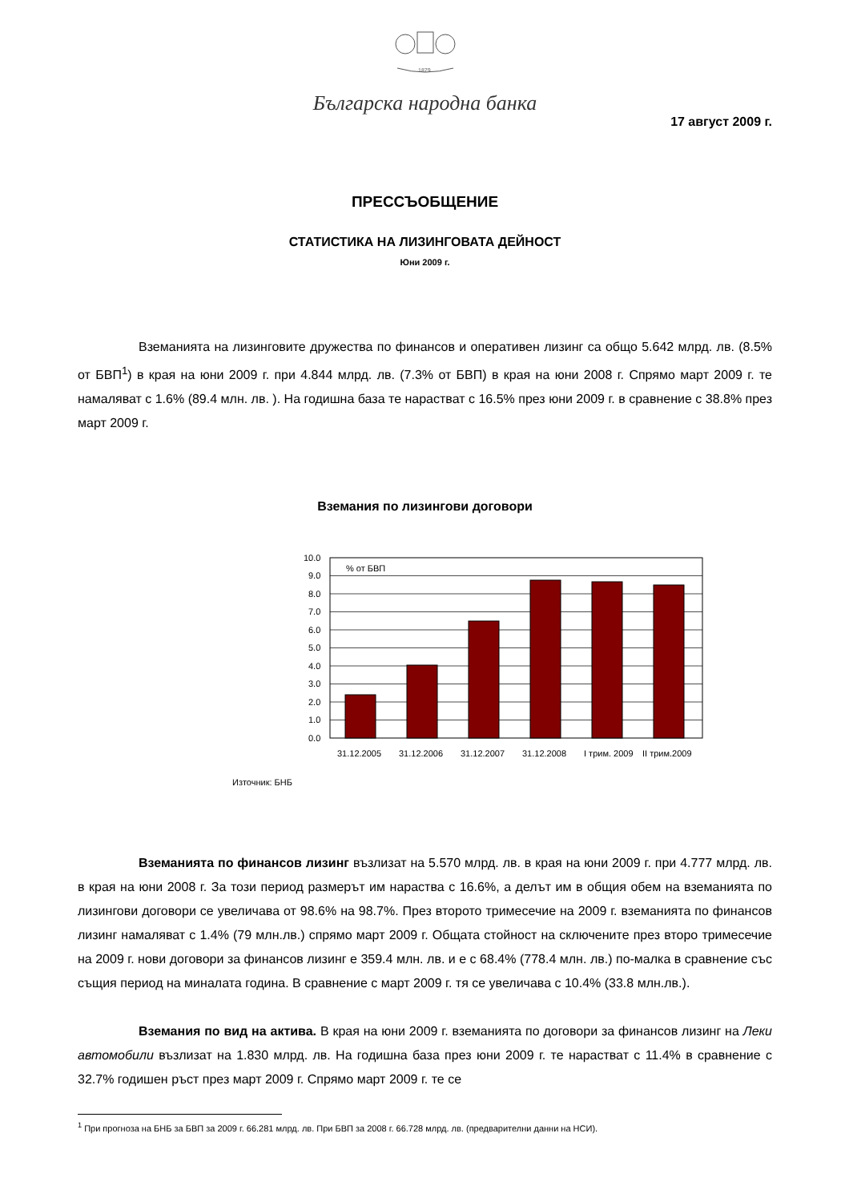1879
Българска народна банка
17 август 2009 г.
ПРЕССЪОБЩЕНИЕ
СТАТИСТИКА НА ЛИЗИНГОВАТА ДЕЙНОСТ
Юни 2009 г.
Вземанията на лизинговите дружества по финансов и оперативен лизинг са общо 5.642 млрд. лв. (8.5% от БВП<sup>1</sup>) в края на юни 2009 г. при 4.844 млрд. лв. (7.3% от БВП) в края на юни 2008 г. Спрямо март 2009 г. те намаляват с 1.6% (89.4 млн. лв. ). На годишна база те нарастват с 16.5% през юни 2009 г. в сравнение с 38.8% през март 2009 г.
Вземания по лизингови договори
10.0
9.0
8.0
7.0
6.0
5.0
4.0
3.0
2.0
1.0
0.0
% от БВП
31.12.2005
31.12.2006
31.12.2007
31.12.2008
I трим. 2009
II трим.2009
Източник: БНБ
Вземанията по финансов лизинг възлизат на 5.570 млрд. лв. в края на юни 2009 г. при 4.777 млрд. лв. в края на юни 2008 г. За този период размерът им нараства с 16.6%, а делът им в общия обем на вземанията по лизингови договори се увеличава от 98.6% на 98.7%. През второто тримесечие на 2009 г. вземанията по финансов лизинг намаляват с 1.4% (79 млн.лв.) спрямо март 2009 г. Общата стойност на сключените през второ тримесечие на 2009 г. нови договори за финансов лизинг е 359.4 млн. лв. и е с 68.4% (778.4 млн. лв.) по-малка в сравнение със същия период на миналата година. В сравнение с март 2009 г. тя се увеличава с 10.4% (33.8 млн.лв.).
Вземания по вид на актива. В края на юни 2009 г. вземанията по договори за финансов лизинг на Леки автомобили възлизат на 1.830 млрд. лв. На годишна база през юни 2009 г. те нарастват с 11.4% в сравнение с 32.7% годишен ръст през март 2009 г. Спрямо март 2009 г. те се
<sup>1</sup> При прогноза на БНБ за БВП за 2009 г. 66.281 млрд. лв. При БВП за 2008 г. 66.728 млрд. лв. (предварителни данни на НСИ).